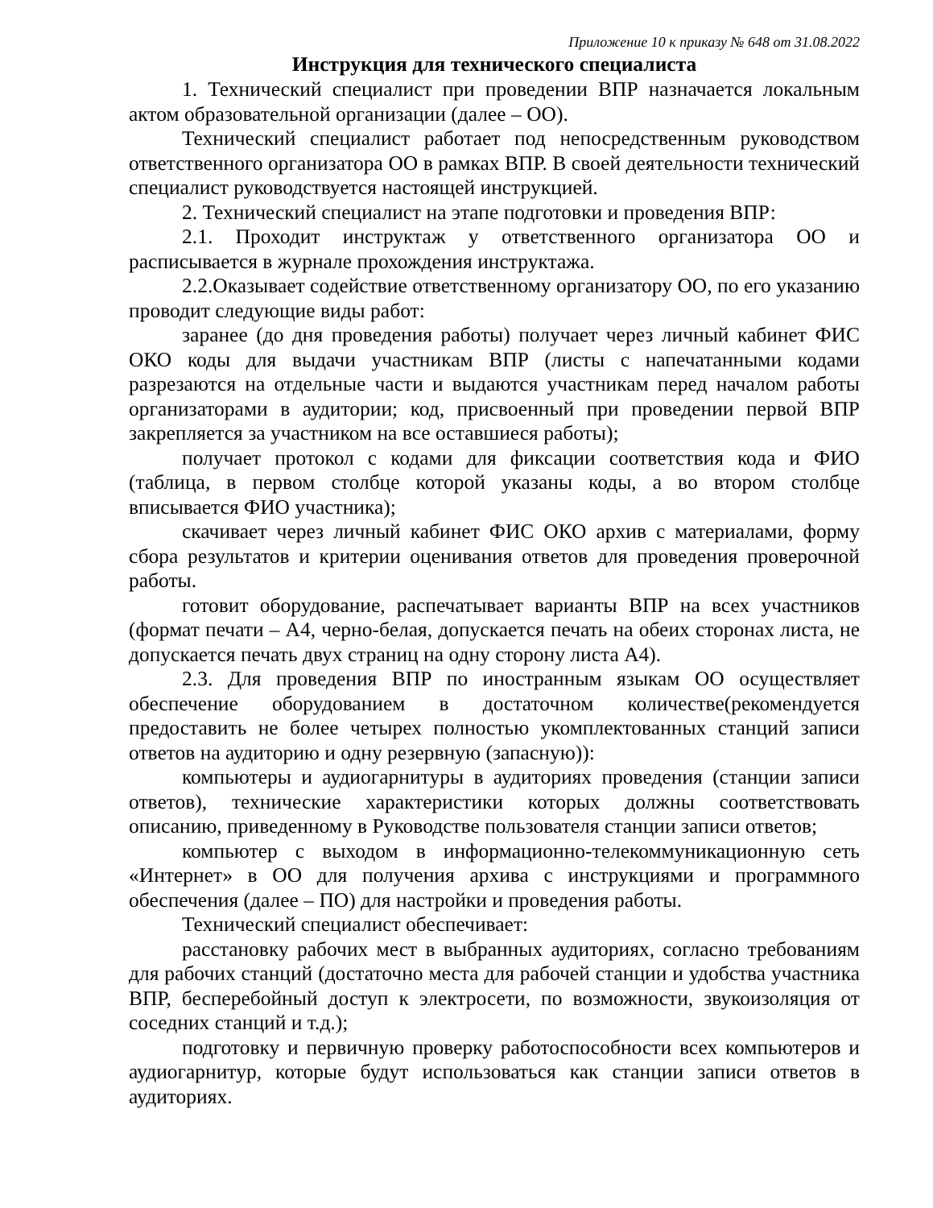Приложение 10 к приказу № 648 от 31.08.2022
Инструкция для технического специалиста
1. Технический специалист при проведении ВПР назначается локальным актом образовательной организации (далее – ОО).
Технический специалист работает под непосредственным руководством ответственного организатора ОО в рамках ВПР. В своей деятельности технический специалист руководствуется настоящей инструкцией.
2. Технический специалист на этапе подготовки и проведения ВПР:
2.1. Проходит инструктаж у ответственного организатора ОО и расписывается в журнале прохождения инструктажа.
2.2.Оказывает содействие ответственному организатору ОО, по его указанию проводит следующие виды работ:
заранее (до дня проведения работы) получает через личный кабинет ФИС ОКО коды для выдачи участникам ВПР (листы с напечатанными кодами разрезаются на отдельные части и выдаются участникам перед началом работы организаторами в аудитории; код, присвоенный при проведении первой ВПР закрепляется за участником на все оставшиеся работы);
получает протокол с кодами для фиксации соответствия кода и ФИО (таблица, в первом столбце которой указаны коды, а во втором столбце вписывается ФИО участника);
скачивает через личный кабинет ФИС ОКО архив с материалами, форму сбора результатов и критерии оценивания ответов для проведения проверочной работы.
готовит оборудование, распечатывает варианты ВПР на всех участников (формат печати – А4, черно-белая, допускается печать на обеих сторонах листа, не допускается печать двух страниц на одну сторону листа А4).
2.3. Для проведения ВПР по иностранным языкам ОО осуществляет обеспечение оборудованием в достаточном количестве(рекомендуется предоставить не более четырех полностью укомплектованных станций записи ответов на аудиторию и одну резервную (запасную)):
компьютеры и аудиогарнитуры в аудиториях проведения (станции записи ответов), технические характеристики которых должны соответствовать описанию, приведенному в Руководстве пользователя станции записи ответов;
компьютер с выходом в информационно-телекоммуникационную сеть «Интернет» в ОО для получения архива с инструкциями и программного обеспечения (далее – ПО) для настройки и проведения работы.
Технический специалист обеспечивает:
расстановку рабочих мест в выбранных аудиториях, согласно требованиям для рабочих станций (достаточно места для рабочей станции и удобства участника ВПР, бесперебойный доступ к электросети, по возможности, звукоизоляция от соседних станций и т.д.);
подготовку и первичную проверку работоспособности всех компьютеров и аудиогарнитур, которые будут использоваться как станции записи ответов в аудиториях.